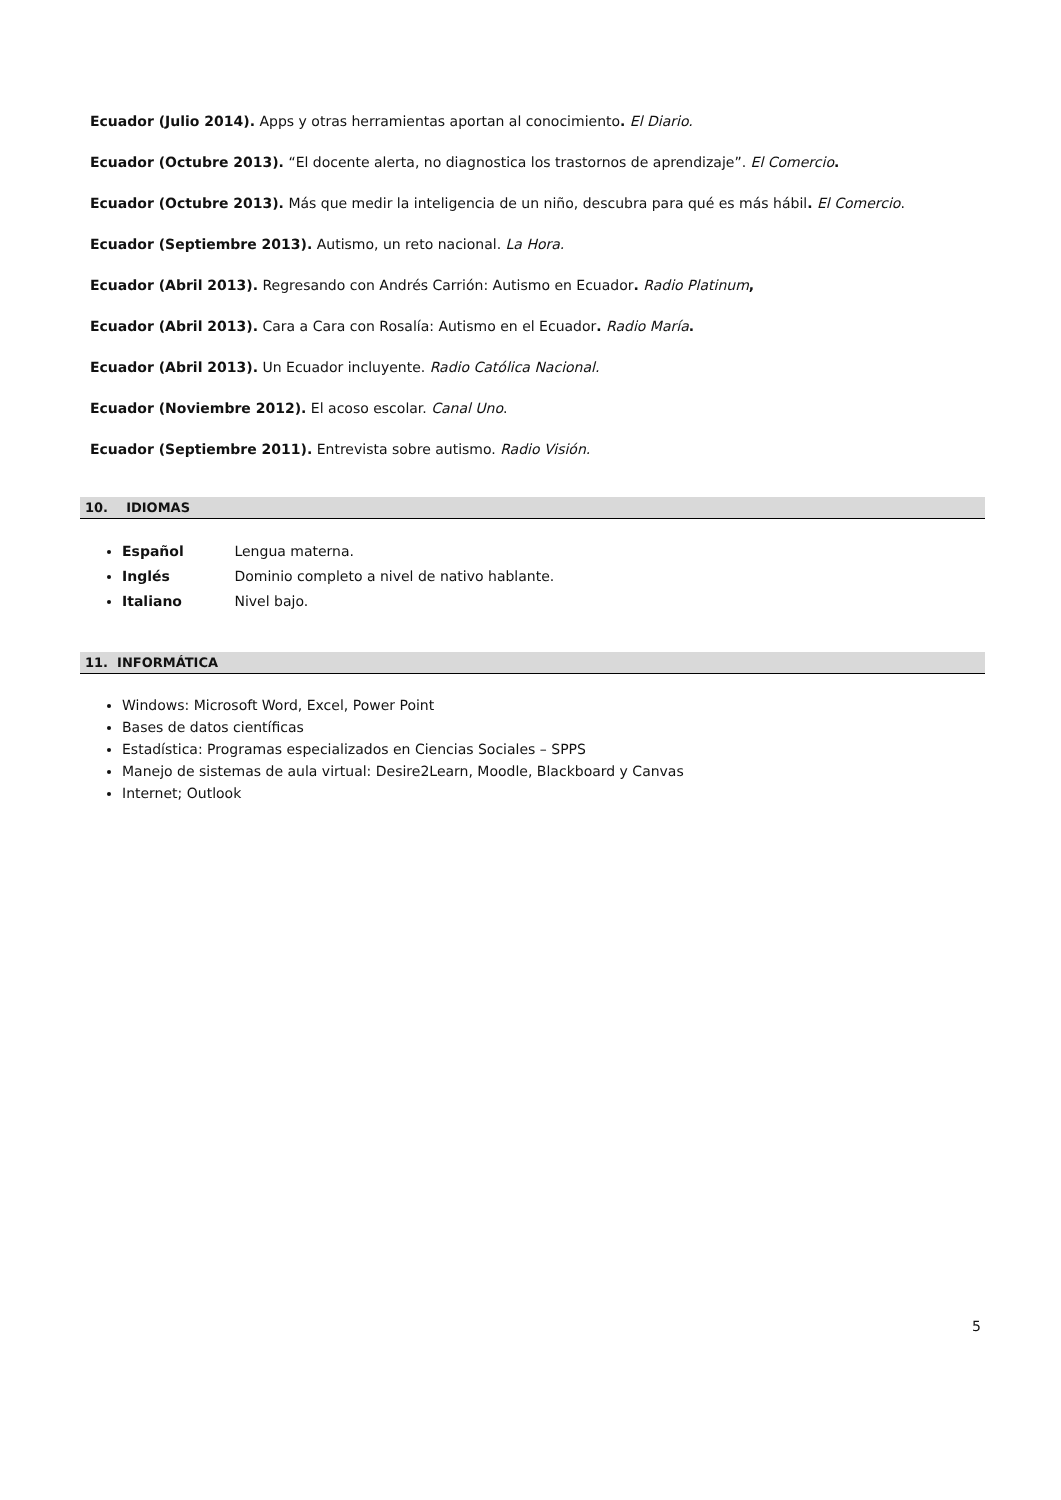Ecuador (Julio 2014). Apps y otras herramientas aportan al conocimiento. El Diario.
Ecuador (Octubre 2013). “El docente alerta, no diagnostica los trastornos de aprendizaje”. El Comercio.
Ecuador (Octubre 2013). Más que medir la inteligencia de un niño, descubra para qué es más hábil. El Comercio.
Ecuador (Septiembre 2013). Autismo, un reto nacional. La Hora.
Ecuador (Abril 2013). Regresando con Andrés Carrión: Autismo en Ecuador. Radio Platinum,
Ecuador (Abril 2013). Cara a Cara con Rosalía: Autismo en el Ecuador. Radio María.
Ecuador (Abril 2013). Un Ecuador incluyente. Radio Católica Nacional.
Ecuador (Noviembre 2012). El acoso escolar. Canal Uno.
Ecuador (Septiembre 2011). Entrevista sobre autismo. Radio Visión.
10. IDIOMAS
Español Lengua materna.
Inglés Dominio completo a nivel de nativo hablante.
Italiano Nivel bajo.
11. INFORMÁTICA
Windows: Microsoft Word, Excel, Power Point
Bases de datos científicas
Estadística: Programas especializados en Ciencias Sociales – SPPS
Manejo de sistemas de aula virtual: Desire2Learn, Moodle, Blackboard y Canvas
Internet; Outlook
5